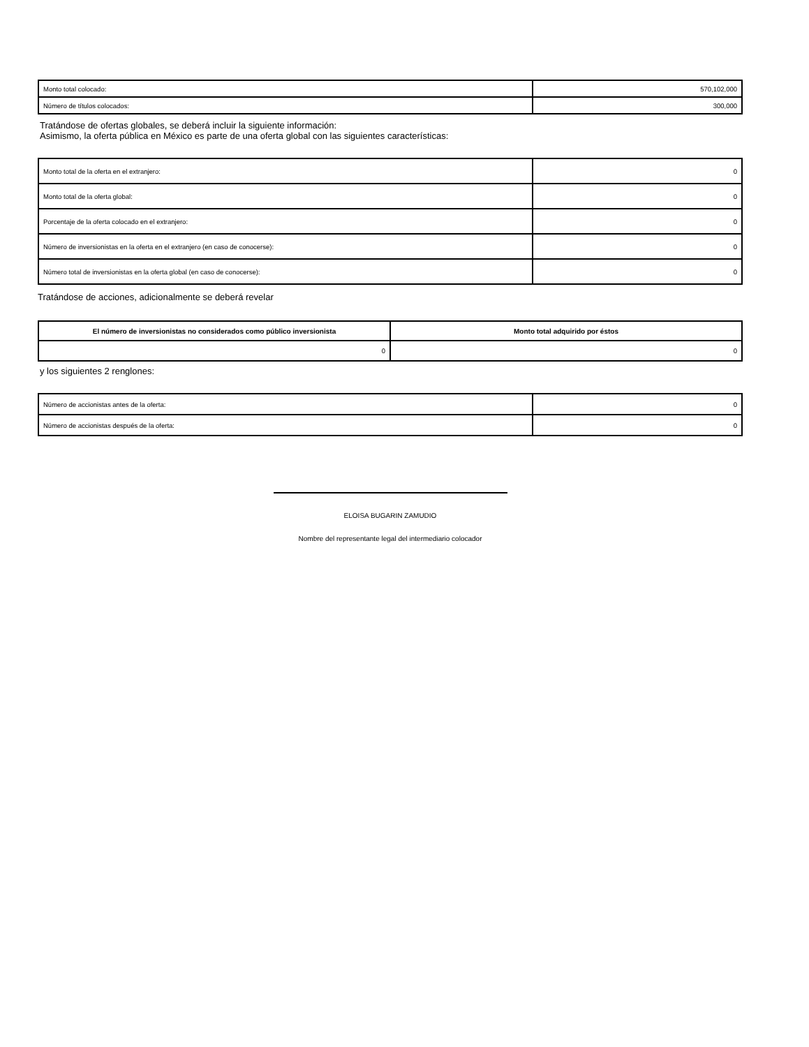| Monto total colocado: | 570,102,000 |
| Número de títulos colocados: | 300,000 |
Tratándose de ofertas globales, se deberá incluir la siguiente información:
Asimismo, la oferta pública en México es parte de una oferta global con las siguientes características:
| Monto total de la oferta en el extranjero: | 0 |
| Monto total de la oferta global: | 0 |
| Porcentaje de la oferta colocado en el extranjero: | 0 |
| Número de inversionistas en la oferta en el extranjero (en caso de conocerse): | 0 |
| Número total de inversionistas en la oferta global (en caso de conocerse): | 0 |
Tratándose de acciones, adicionalmente se deberá revelar
| El número de inversionistas no considerados como público inversionista | Monto total adquirido por éstos |
| --- | --- |
| 0 | 0 |
y los siguientes 2 renglones:
| Número de accionistas antes de la oferta: | 0 |
| Número de accionistas después de la oferta: | 0 |
ELOISA BUGARIN ZAMUDIO
Nombre del representante legal del intermediario colocador